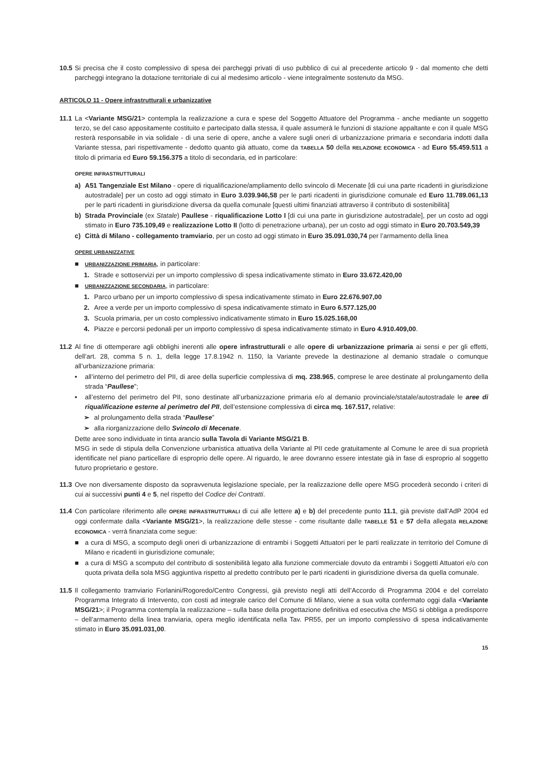10.5
Si precisa che il costo complessivo di spesa dei parcheggi privati di uso pubblico di cui al precedente articolo 9 - dal momento che detti parcheggi integrano la dotazione territoriale di cui al medesimo articolo - viene integralmente sostenuto da MSG.
ARTICOLO 11 - Opere infrastrutturali e urbanizzative
11.1
La <Variante MSG/21> contempla la realizzazione a cura e spese del Soggetto Attuatore del Programma - anche mediante un soggetto terzo, se del caso appositamente costituito e partecipato dalla stessa, il quale assumerà le funzioni di stazione appaltante e con il quale MSG resterà responsabile in via solidale - di una serie di opere, anche a valere sugli oneri di urbanizzazione primaria e secondaria indotti dalla Variante stessa, pari rispettivamente - dedotto quanto già attuato, come da TABELLA 50 della RELAZIONE ECONOMICA - ad Euro 55.459.511 a titolo di primaria ed Euro 59.156.375 a titolo di secondaria, ed in particolare:
OPERE INFRASTRUTTURALI
a) A51 Tangenziale Est Milano - opere di riqualificazione/ampliamento dello svincolo di Mecenate [di cui una parte ricadenti in giurisdizione autostradale] per un costo ad oggi stimato in Euro 3.039.946,58 per le parti ricadenti in giurisdizione comunale ed Euro 11.789.061,13 per le parti ricadenti in giurisdizione diversa da quella comunale [questi ultimi finanziati attraverso il contributo di sostenibilità]
b) Strada Provinciale (ex Statale) Paullese - riqualificazione Lotto I [di cui una parte in giurisdizione autostradale], per un costo ad oggi stimato in Euro 735.109,49 e realizzazione Lotto II (lotto di penetrazione urbana), per un costo ad oggi stimato in Euro 20.703.549,39
c) Città di Milano - collegamento tramviario, per un costo ad oggi stimato in Euro 35.091.030,74 per l’armamento della linea
OPERE URBANIZZATIVE
■ URBANIZZAZIONE PRIMARIA, in particolare:
1. Strade e sottoservizi per un importo complessivo di spesa indicativamente stimato in Euro 33.672.420,00
■ URBANIZZAZIONE SECONDARIA, in particolare:
1. Parco urbano per un importo complessivo di spesa indicativamente stimato in Euro 22.676.907,00
2. Aree a verde per un importo complessivo di spesa indicativamente stimato in Euro 6.577.125,00
3. Scuola primaria, per un costo complessivo indicativamente stimato in Euro 15.025.168,00
4. Piazze e percorsi pedonali per un importo complessivo di spesa indicativamente stimato in Euro 4.910.409,00.
11.2
Al fine di ottemperare agli obblighi inerenti alle opere infrastrutturali e alle opere di urbanizzazione primaria ai sensi e per gli effetti, dell’art. 28, comma 5 n. 1, della legge 17.8.1942 n. 1150, la Variante prevede la destinazione al demanio stradale o comunque all’urbanizzazione primaria:
• all’interno del perimetro del PII, di aree della superficie complessiva di mq. 238.965, comprese le aree destinate al prolungamento della strada “Paullese”;
• all’esterno del perimetro del PII, sono destinate all’urbanizzazione primaria e/o al demanio provinciale/statale/autostradale le aree di riqualificazione esterne al perimetro del PII, dell’estensione complessiva di circa mq. 167.517, relative:
➢ al prolungamento della strada “Paullese”
➢ alla riorganizzazione dello Svincolo di Mecenate.
Dette aree sono individuate in tinta arancio sulla Tavola di Variante MSG/21 B.
MSG in sede di stipula della Convenzione urbanistica attuativa della Variante al PII cede gratuitamente al Comune le aree di sua proprietà identificate nel piano particellare di esproprio delle opere. Al riguardo, le aree dovranno essere intestate già in fase di esproprio al soggetto futuro proprietario e gestore.
11.3
Ove non diversamente disposto da sopravvenuta legislazione speciale, per la realizzazione delle opere MSG procederà secondo i criteri di cui ai successivi punti 4 e 5, nel rispetto del Codice dei Contratti.
11.4
Con particolare riferimento alle OPERE INFRASTRUTTURALI di cui alle lettere a) e b) del precedente punto 11.1, già previste dall’AdP 2004 ed oggi confermate dalla <Variante MSG/21>, la realizzazione delle stesse - come risultante dalle TABELLE 51 e 57 della allegata RELAZIONE ECONOMICA - verrà finanziata come segue:
■ a cura di MSG, a scomputo degli oneri di urbanizzazione di entrambi i Soggetti Attuatori per le parti realizzate in territorio del Comune di Milano e ricadenti in giurisdizione comunale;
■ a cura di MSG a scomputo del contributo di sostenibilità legato alla funzione commerciale dovuto da entrambi i Soggetti Attuatori e/o con quota privata della sola MSG aggiuntiva rispetto al predetto contributo per le parti ricadenti in giurisdizione diversa da quella comunale.
11.5
Il collegamento tramviario Forlanini/Rogoredo/Centro Congressi, già previsto negli atti dell’Accordo di Programma 2004 e del correlato Programma Integrato di Intervento, con costi ad integrale carico del Comune di Milano, viene a sua volta confermato oggi dalla <Variante MSG/21>; il Programma contempla la realizzazione – sulla base della progettazione definitiva ed esecutiva che MSG si obbliga a predisporre – dell’armamento della linea tranviaria, opera meglio identificata nella Tav. PR55, per un importo complessivo di spesa indicativamente stimato in Euro 35.091.031,00.
15